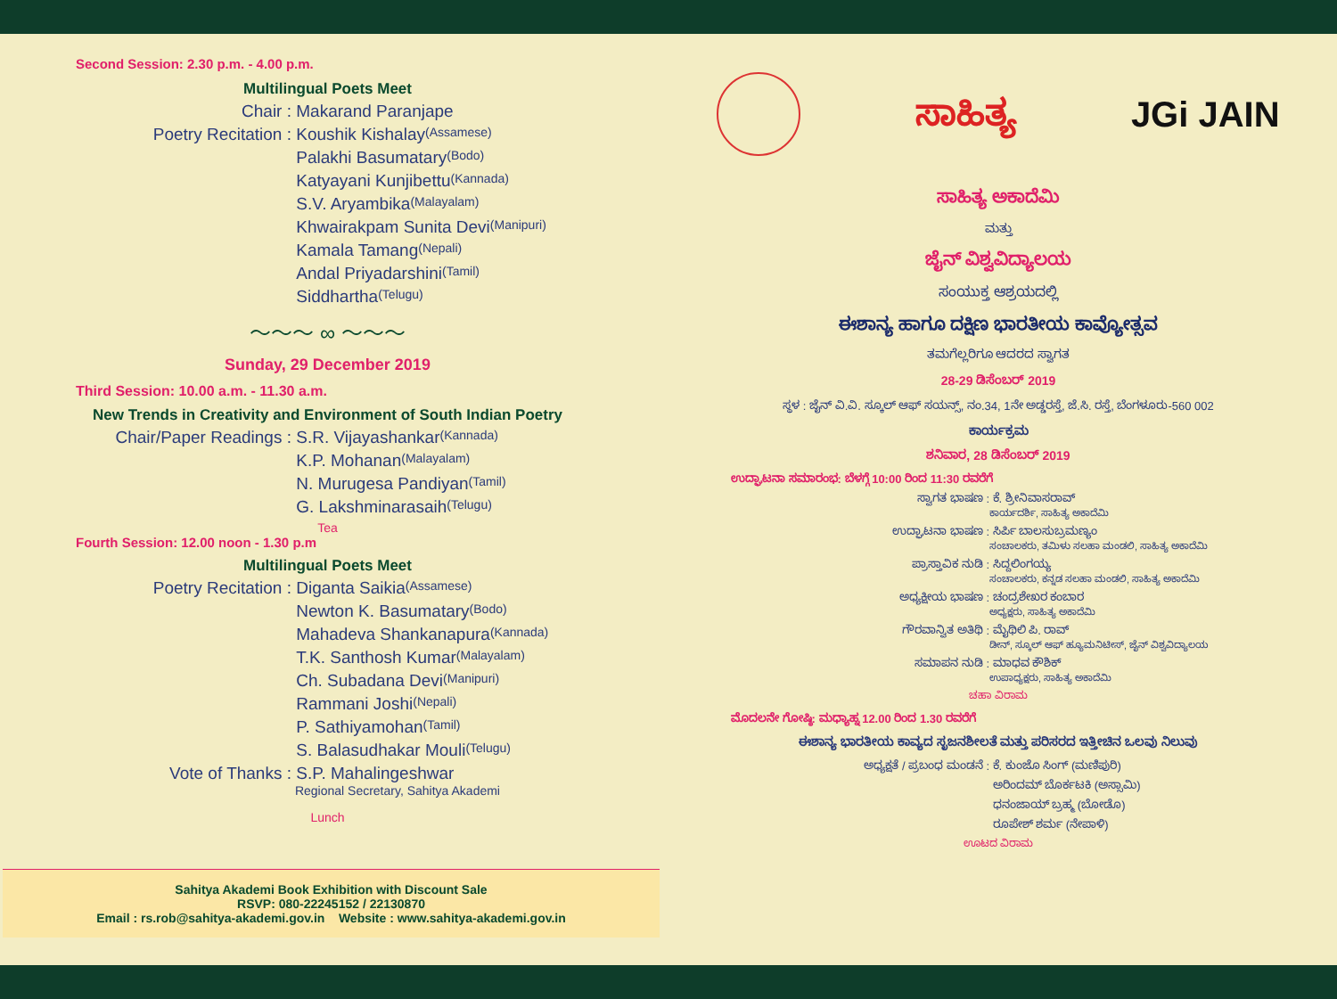Second Session: 2.30 p.m. - 4.00 p.m.
Multilingual Poets Meet
Chair : Makarand Paranjape
Poetry Recitation : Koushik Kishalay (Assamese)
Palakhi Basumatary (Bodo)
Katyayani Kunjibettu (Kannada)
S.V. Aryambika (Malayalam)
Khwairakpam Sunita Devi (Manipuri)
Kamala Tamang (Nepali)
Andal Priyadarshini (Tamil)
Siddhartha (Telugu)
～～～ ∞ ～～～
Sunday, 29 December 2019
Third Session: 10.00 a.m. - 11.30 a.m.
New Trends in Creativity and Environment of South Indian Poetry
Chair/Paper Readings : S.R. Vijayashankar (Kannada)
K.P. Mohanan (Malayalam)
N. Murugesa Pandiyan (Tamil)
G. Lakshminarasaih (Telugu)
Tea
Fourth Session: 12.00 noon - 1.30 p.m
Multilingual Poets Meet
Poetry Recitation : Diganta Saikia (Assamese)
Newton K. Basumatary (Bodo)
Mahadeva Shankanapura (Kannada)
T.K. Santhosh Kumar (Malayalam)
Ch. Subadana Devi (Manipuri)
Rammani Joshi (Nepali)
P. Sathiyamohan (Tamil)
S. Balasudhakar Mouli (Telugu)
Vote of Thanks : S.P. Mahalingeshwar
Regional Secretary, Sahitya Akademi
Lunch
Sahitya Akademi Book Exhibition with Discount Sale
RSVP: 080-22245152 / 22130870
Email : rs.rob@sahitya-akademi.gov.in Website : www.sahitya-akademi.gov.in
ಸಾಹಿತ್ಯ JGi JAIN
ಸಾಹಿತ್ಯ ಅಕಾದೆಮಿ
ಮತ್ತು
ಜೈನ್ ವಿಶ್ವವಿದ್ಯಾಲಯ
ಸಂಯುಕ್ತ ಆಶ್ರಯದಲ್ಲಿ
ಈಶಾನ್ಯ ಹಾಗೂ ದಕ್ಷಿಣ ಭಾರತೀಯ ಕಾವ್ಯೋತ್ಸವ
ತಮಗೆಲ್ಲರಿಗೂ ಆದರದ ಸ್ವಾಗತ
28-29 ಡಿಸೆಂಬರ್ 2019
ಸ್ಥಳ : ಜೈನ್ ವಿ.ವಿ. ಸ್ಕೂಲ್ ಆಫ್ ಸಯನ್ಸ್, ನಂ.34, 1ನೇ ಅಡ್ಡರಸ್ತೆ, ಜೆ.ಸಿ. ರಸ್ತೆ, ಬೆಂಗಳೂರು-560 002
ಕಾರ್ಯಕ್ರಮ
ಶನಿವಾರ, 28 ಡಿಸೆಂಬರ್ 2019
ಉದ್ಘಾಟನಾ ಸಮಾರಂಭ: ಬೆಳಗ್ಗೆ 10:00 ರಿಂದ 11:30 ರವರೆಗೆ
ಸ್ವಾಗತ ಭಾಷಣ : ಕೆ. ಶ್ರೀನಿವಾಸರಾವ್
ಕಾರ್ಯದರ್ಶಿ, ಸಾಹಿತ್ಯ ಅಕಾದೆಮಿ
ಉದ್ಘಾಟನಾ ಭಾಷಣ : ಸಿರ್ಪಿ ಬಾಲಸುಬ್ರಮಣ್ಯಂ
ಸಂಚಾಲಕರು, ತಮಿಳು ಸಲಹಾ ಮಂಡಲಿ, ಸಾಹಿತ್ಯ ಅಕಾದೆಮಿ
ಪ್ರಾಸ್ತಾವಿಕ ನುಡಿ : ಸಿದ್ದಲಿಂಗಯ್ಯ
ಸಂಚಾಲಕರು, ಕನ್ನಡ ಸಲಹಾ ಮಂಡಲಿ, ಸಾಹಿತ್ಯ ಅಕಾದೆಮಿ
ಅಧ್ಯಕ್ಷೀಯ ಭಾಷಣ : ಚಂದ್ರಶೇಖರ ಕಂಬಾರ
ಅಧ್ಯಕ್ಷರು, ಸಾಹಿತ್ಯ ಅಕಾದೆಮಿ
ಗೌರವಾನ್ವಿತ ಅತಿಥಿ : ಮೈಥಿಲಿ ಪಿ. ರಾವ್
ಡೀನ್, ಸ್ಕೂಲ್ ಆಫ್ ಹ್ಯೂಮನಿಟೀಸ್, ಜೈನ್ ವಿಶ್ವವಿದ್ಯಾಲಯ
ಸಮಾಪನ ನುಡಿ : ಮಾಧವ ಕೌಶಿಕ್
ಉಪಾಧ್ಯಕ್ಷರು, ಸಾಹಿತ್ಯ ಅಕಾದೆಮಿ
ಚಹಾ ವಿರಾಮ
ಮೊದಲನೇ ಗೋಷ್ಠಿ: ಮಧ್ಯಾಹ್ನ 12.00 ರಿಂದ 1.30 ರವರೆಗೆ
ಈಶಾನ್ಯ ಭಾರತೀಯ ಕಾವ್ಯದ ಸೃಜನಶೀಲತೆ ಮತ್ತು ಪರಿಸರದ ಇತ್ತೀಚಿನ ಒಲವು ನಿಲುವು
ಅಧ್ಯಕ್ಷತೆ / ಪ್ರಬಂಧ ಮಂಡನೆ : ಕೆ. ಕುಂಜೊ ಸಿಂಗ್ (ಮಣಿಪುರಿ)
ಅರಿಂದಮ್ ಬೊರ್ಕಟಕಿ (ಅಸ್ಸಾಮಿ)
ಧನಂಜಾಯ್ ಬ್ರಹ್ಮ (ಬೋಡೊ)
ರೂಪೇಶ್ ಶರ್ಮ (ನೇಪಾಳಿ)
ಊಟದ ವಿರಾಮ